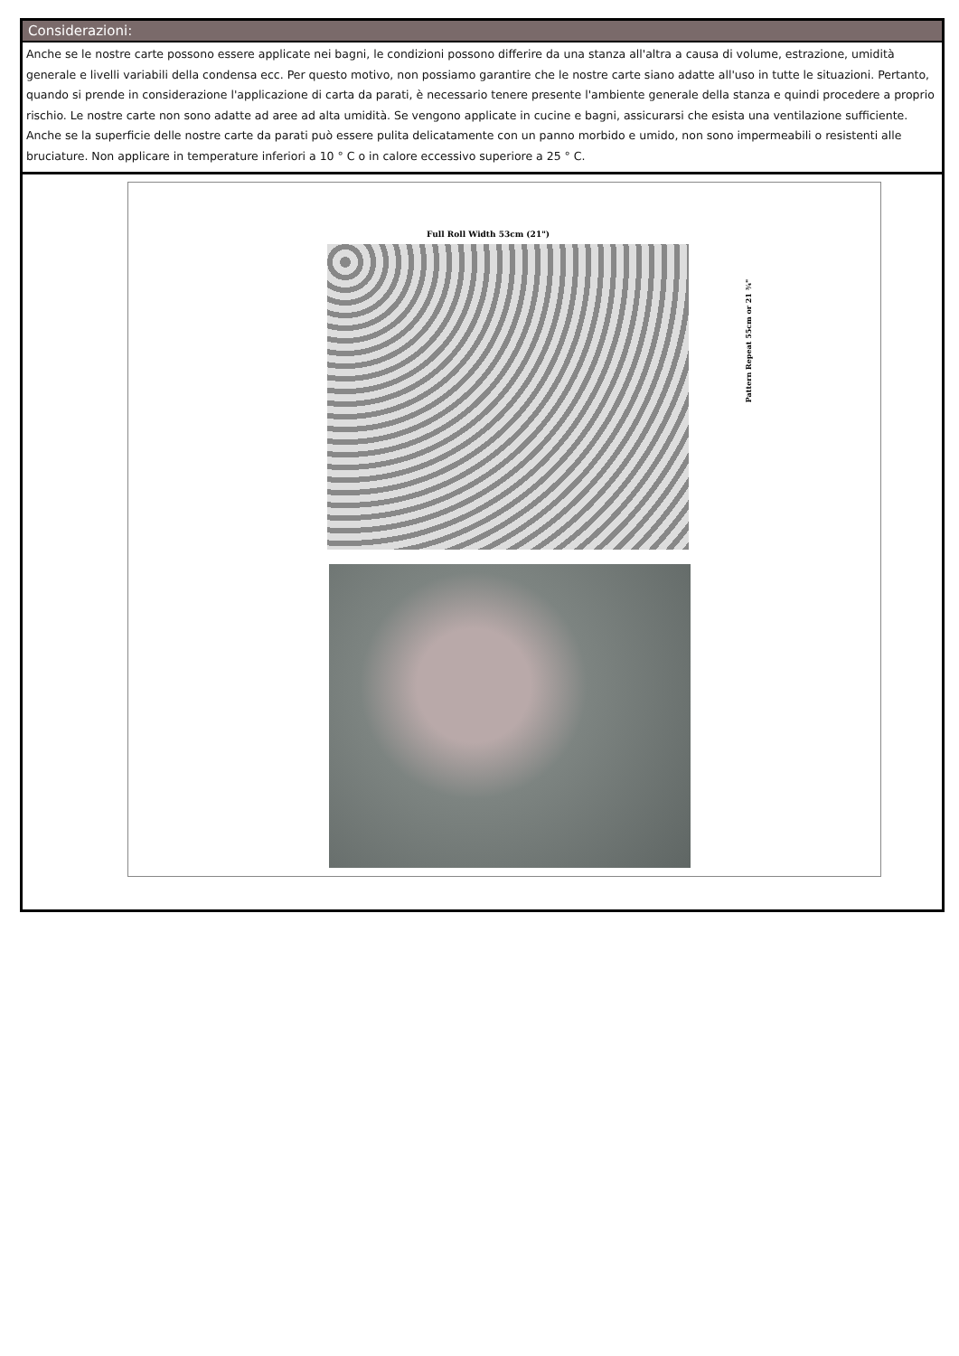Considerazioni:
Anche se le nostre carte possono essere applicate nei bagni, le condizioni possono differire da una stanza all'altra a causa di volume, estrazione, umidità generale e livelli variabili della condensa ecc. Per questo motivo, non possiamo garantire che le nostre carte siano adatte all'uso in tutte le situazioni. Pertanto, quando si prende in considerazione l'applicazione di carta da parati, è necessario tenere presente l'ambiente generale della stanza e quindi procedere a proprio rischio. Le nostre carte non sono adatte ad aree ad alta umidità. Se vengono applicate in cucine e bagni, assicurarsi che esista una ventilazione sufficiente. Anche se la superficie delle nostre carte da parati può essere pulita delicatamente con un panno morbido e umido, non sono impermeabili o resistenti alle bruciature. Non applicare in temperature inferiori a 10 ° C o in calore eccessivo superiore a 25 ° C.
Full Roll Width 53cm (21")
Pattern Repeat 55cm or 21 ¾"